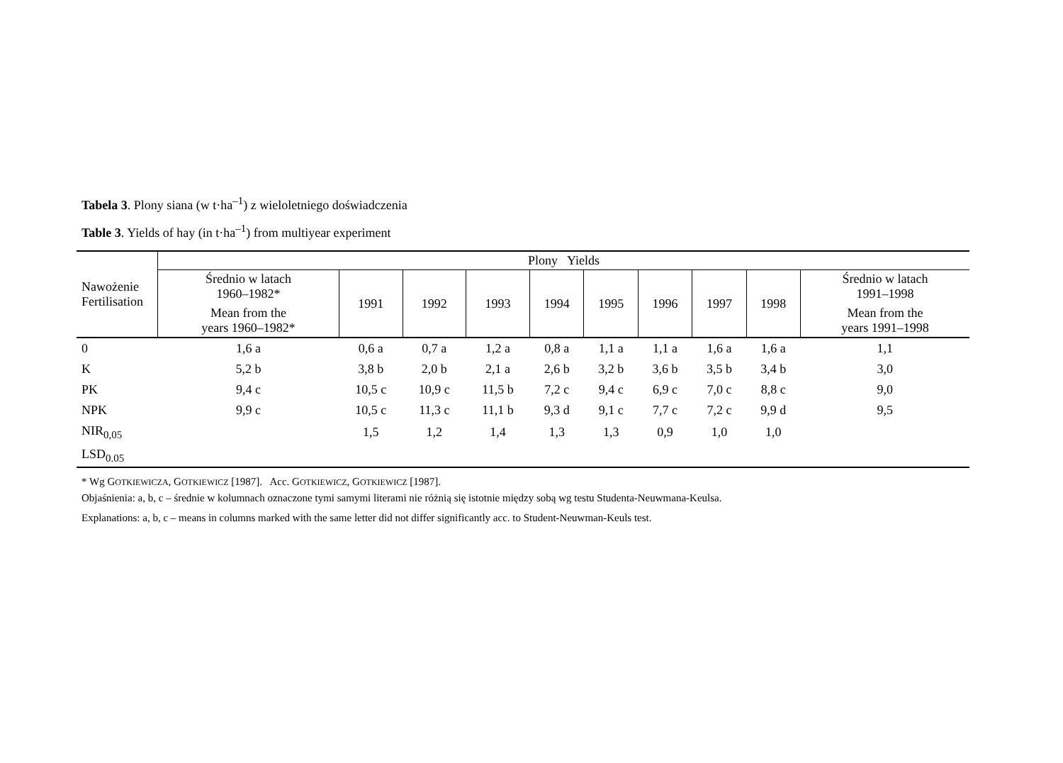Tabela 3. Plony siana (w t·ha<sup>–1</sup>) z wieloletniego doświadczenia
Table 3. Yields of hay (in t·ha<sup>–1</sup>) from multiyear experiment
| Nawożenie Fertilisation | Plony Yields | | | | | | | | | |
| --- | --- | --- | --- | --- | --- | --- | --- | --- | --- | --- |
| | Średnio w latach 1960–1982* Mean from the years 1960–1982* | 1991 | 1992 | 1993 | 1994 | 1995 | 1996 | 1997 | 1998 | Średnio w latach 1991–1998 Mean from the years 1991–1998 |
| 0 | 1,6 a | 0,6 a | 0,7 a | 1,2 a | 0,8 a | 1,1 a | 1,1 a | 1,6 a | 1,6 a | 1,1 |
| K | 5,2 b | 3,8 b | 2,0 b | 2,1 a | 2,6 b | 3,2 b | 3,6 b | 3,5 b | 3,4 b | 3,0 |
| PK | 9,4 c | 10,5 c | 10,9 c | 11,5 b | 7,2 c | 9,4 c | 6,9 c | 7,0 c | 8,8 c | 9,0 |
| NPK | 9,9 c | 10,5 c | 11,3 c | 11,1 b | 9,3 d | 9,1 c | 7,7 c | 7,2 c | 9,9 d | 9,5 |
| NIR<sub>0,05</sub> | | 1,5 | 1,2 | 1,4 | 1,3 | 1,3 | 0,9 | 1,0 | 1,0 | |
| LSD<sub>0.05</sub> | | | | | | | | | | |
* Wg GOTKIEWICZA, GOTKIEWICZ [1987]. Acc. GOTKIEWICZ, GOTKIEWICZ [1987].
Objaśnienia: a, b, c – średnie w kolumnach oznaczone tymi samymi literami nie różnią się istotnie między sobą wg testu Studenta-Neuwmana-Keulsa.
Explanations: a, b, c – means in columns marked with the same letter did not differ significantly acc. to Student-Neuwman-Keuls test.